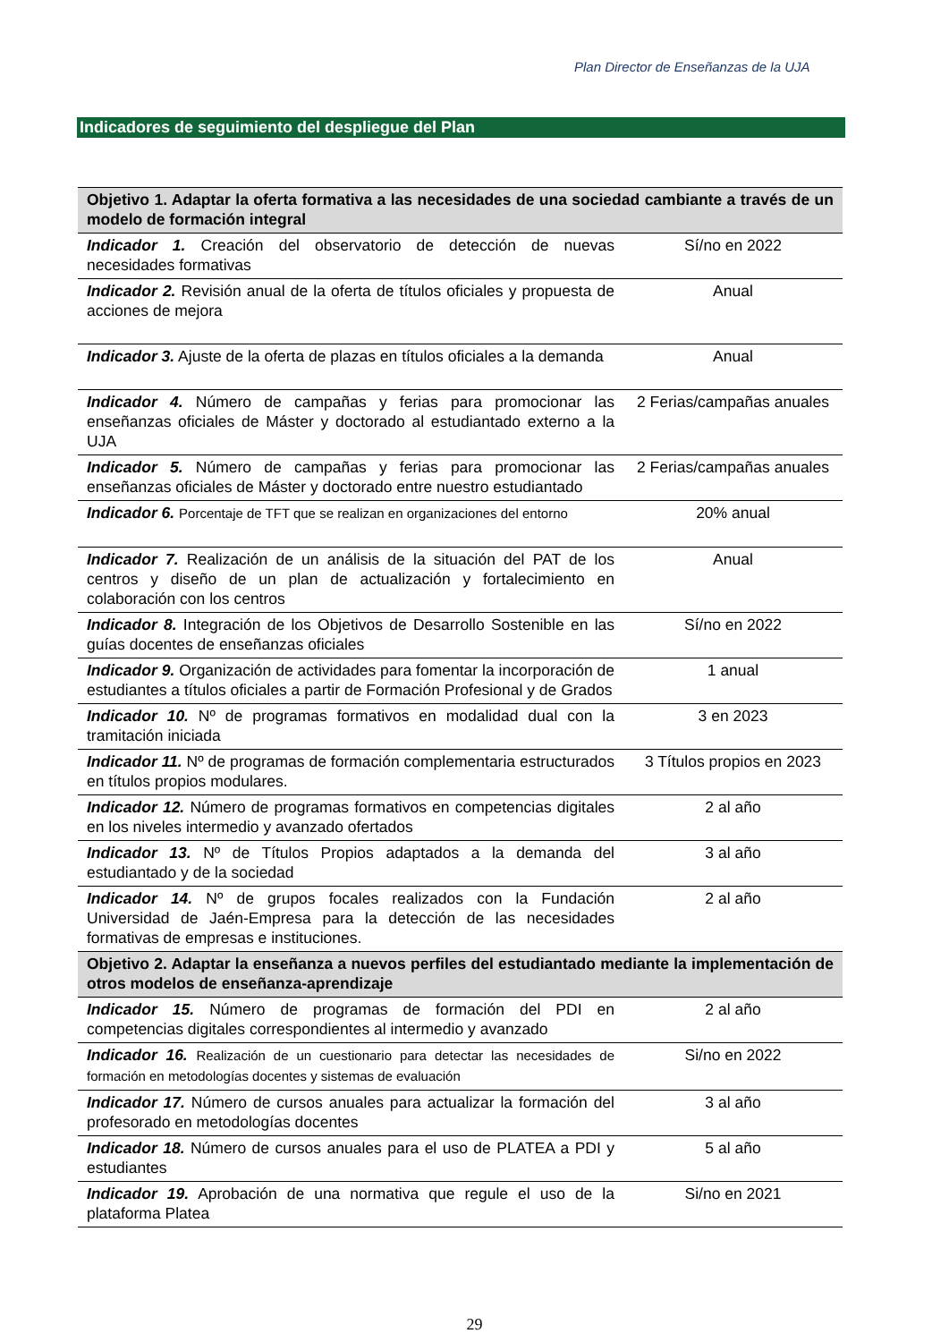Plan Director de Enseñanzas de la UJA
Indicadores de seguimiento del despliegue del Plan
| Objetivo 1. Adaptar la oferta formativa a las necesidades de una sociedad cambiante a través de un modelo de formación integral | |
| Indicador 1. Creación del observatorio de detección de nuevas necesidades formativas | Sí/no en 2022 |
| Indicador 2. Revisión anual de la oferta de títulos oficiales y propuesta de acciones de mejora | Anual |
| Indicador 3. Ajuste de la oferta de plazas en títulos oficiales a la demanda | Anual |
| Indicador 4. Número de campañas y ferias para promocionar las enseñanzas oficiales de Máster y doctorado al estudiantado externo a la UJA | 2 Ferias/campañas anuales |
| Indicador 5. Número de campañas y ferias para promocionar las enseñanzas oficiales de Máster y doctorado entre nuestro estudiantado | 2 Ferias/campañas anuales |
| Indicador 6. Porcentaje de TFT que se realizan en organizaciones del entorno | 20% anual |
| Indicador 7. Realización de un análisis de la situación del PAT de los centros y diseño de un plan de actualización y fortalecimiento en colaboración con los centros | Anual |
| Indicador 8. Integración de los Objetivos de Desarrollo Sostenible en las guías docentes de enseñanzas oficiales | Sí/no en 2022 |
| Indicador 9. Organización de actividades para fomentar la incorporación de estudiantes a títulos oficiales a partir de Formación Profesional y de Grados | 1 anual |
| Indicador 10. Nº de programas formativos en modalidad dual con la tramitación iniciada | 3 en 2023 |
| Indicador 11. Nº de programas de formación complementaria estructurados en títulos propios modulares. | 3 Títulos propios en 2023 |
| Indicador 12. Número de programas formativos en competencias digitales en los niveles intermedio y avanzado ofertados | 2 al año |
| Indicador 13. Nº de Títulos Propios adaptados a la demanda del estudiantado y de la sociedad | 3 al año |
| Indicador 14. Nº de grupos focales realizados con la Fundación Universidad de Jaén-Empresa para la detección de las necesidades formativas de empresas e instituciones. | 2 al año |
| Objetivo 2. Adaptar la enseñanza a nuevos perfiles del estudiantado mediante la implementación de otros modelos de enseñanza-aprendizaje | |
| Indicador 15. Número de programas de formación del PDI en competencias digitales correspondientes al intermedio y avanzado | 2 al año |
| Indicador 16. Realización de un cuestionario para detectar las necesidades de formación en metodologías docentes y sistemas de evaluación | Si/no en 2022 |
| Indicador 17. Número de cursos anuales para actualizar la formación del profesorado en metodologías docentes | 3 al año |
| Indicador 18. Número de cursos anuales para el uso de PLATEA a PDI y estudiantes | 5 al año |
| Indicador 19. Aprobación de una normativa que regule el uso de la plataforma Platea | Si/no en 2021 |
29